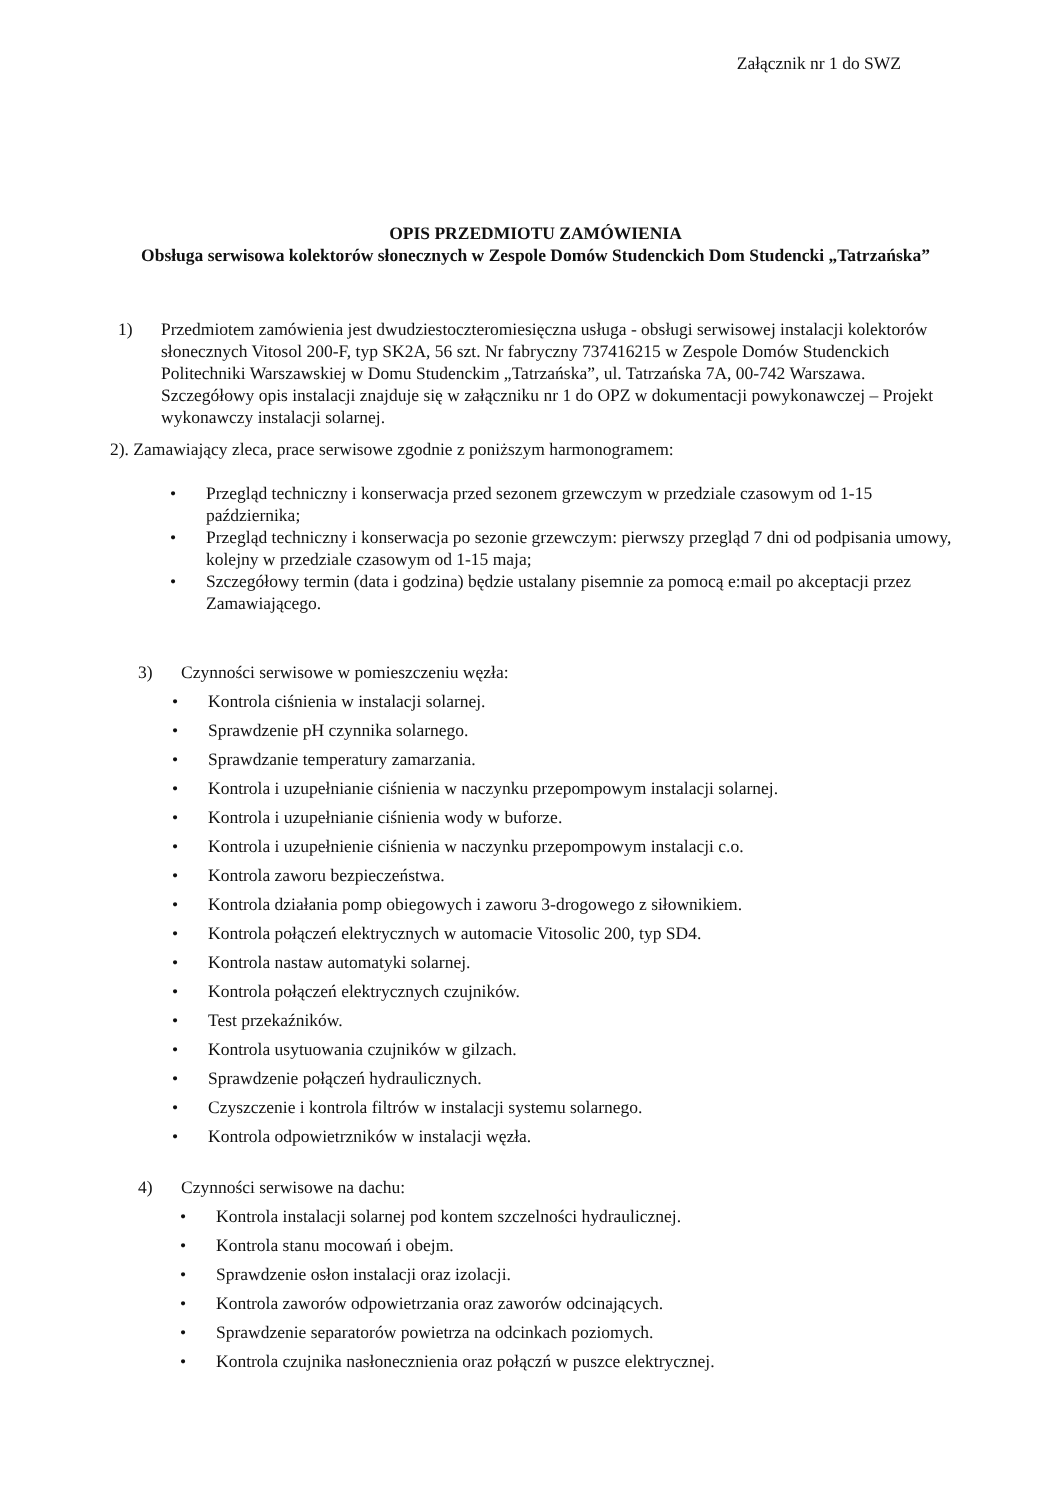Załącznik nr 1 do SWZ
OPIS PRZEDMIOTU ZAMÓWIENIA
Obsługa serwisowa kolektorów słonecznych w Zespole Domów Studenckich Dom Studencki „Tatrzańska”
1) Przedmiotem zamówienia jest dwudziestoczteromiesięczna usługa - obsługi serwisowej instalacji kolektorów słonecznych Vitosol 200-F, typ SK2A, 56 szt. Nr fabryczny 737416215 w Zespole Domów Studenckich Politechniki Warszawskiej w Domu Studenckim „Tatrzańska”, ul. Tatrzańska 7A, 00-742 Warszawa. Szczegółowy opis instalacji znajduje się w załączniku nr 1 do OPZ w dokumentacji powykonawczej – Projekt wykonawczy instalacji solarnej.
2). Zamawiający zleca, prace serwisowe zgodnie z poniższym harmonogramem:
• Przegląd techniczny i konserwacja przed sezonem grzewczym w przedziale czasowym od 1-15 października;
• Przegląd techniczny i konserwacja po sezonie grzewczym: pierwszy przegląd 7 dni od podpisania umowy, kolejny w przedziale czasowym od 1-15 maja;
• Szczegółowy termin (data i godzina) będzie ustalany pisemnie za pomocą e:mail po akceptacji przez Zamawiającego.
3) Czynności serwisowe w pomieszczeniu węzła:
• Kontrola ciśnienia w instalacji solarnej.
• Sprawdzenie pH czynnika solarnego.
• Sprawdzanie temperatury zamarzania.
• Kontrola i uzupełnianie ciśnienia w naczynku przepompowym instalacji solarnej.
• Kontrola i uzupełnianie ciśnienia wody w buforze.
• Kontrola i uzupełnienie ciśnienia w naczynku przepompowym instalacji c.o.
• Kontrola zaworu bezpieczeństwa.
• Kontrola działania pomp obiegowych i zaworu 3-drogowego z siłownikiem.
• Kontrola połączeń elektrycznych w automacie Vitosolic 200, typ SD4.
• Kontrola nastaw automatyki solarnej.
• Kontrola połączeń elektrycznych czujników.
• Test przekaźników.
• Kontrola usytuowania czujników w gilzach.
• Sprawdzenie połączeń hydraulicznych.
• Czyszczenie i kontrola filtrów w instalacji systemu solarnego.
• Kontrola odpowietrzników w instalacji węzła.
4) Czynności serwisowe na dachu:
• Kontrola instalacji solarnej pod kontem szczelności hydraulicznej.
• Kontrola stanu mocowań i obejm.
• Sprawdzenie osłon instalacji oraz izolacji.
• Kontrola zaworów odpowietrzania oraz zaworów odcinających.
• Sprawdzenie separatorów powietrza na odcinkach poziomych.
• Kontrola czujnika nasłonecznienia oraz połączń w puszce elektrycznej.